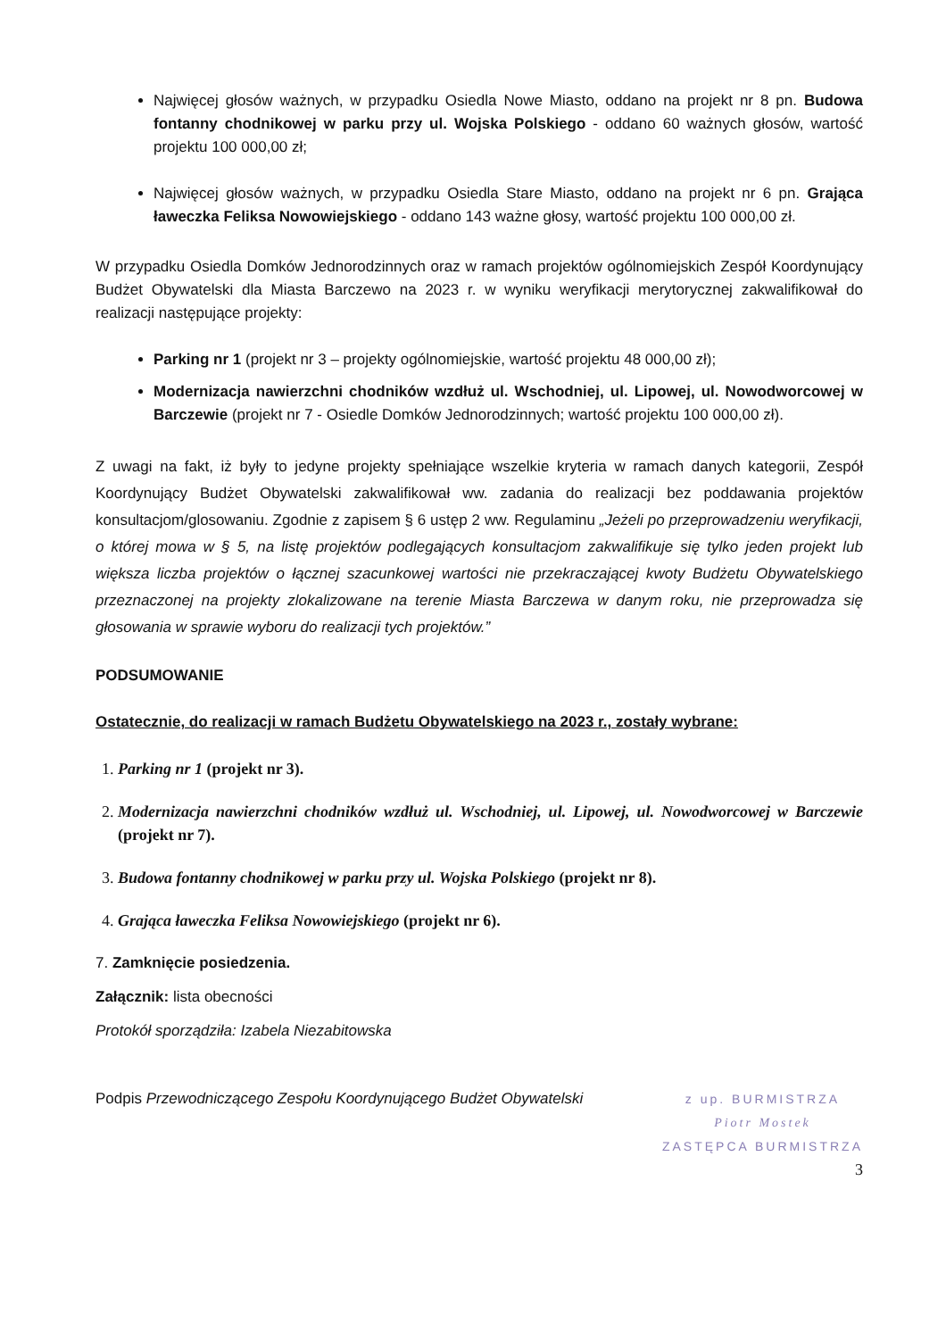Najwięcej głosów ważnych, w przypadku Osiedla Nowe Miasto, oddano na projekt nr 8 pn. Budowa fontanny chodnikowej w parku przy ul. Wojska Polskiego - oddano 60 ważnych głosów, wartość projektu 100 000,00 zł;
Najwięcej głosów ważnych, w przypadku Osiedla Stare Miasto, oddano na projekt nr 6 pn. Grająca ławeczka Feliksa Nowowiejskiego - oddano 143 ważne głosy, wartość projektu 100 000,00 zł.
W przypadku Osiedla Domków Jednorodzinnych oraz w ramach projektów ogólnomiejskich Zespół Koordynujący Budżet Obywatelski dla Miasta Barczewo na 2023 r. w wyniku weryfikacji merytorycznej zakwalifikował do realizacji następujące projekty:
Parking nr 1 (projekt nr 3 – projekty ogólnomiejskie, wartość projektu 48 000,00 zł);
Modernizacja nawierzchni chodników wzdłuż ul. Wschodniej, ul. Lipowej, ul. Nowodworcowej w Barczewie (projekt nr 7 - Osiedle Domków Jednorodzinnych; wartość projektu 100 000,00 zł).
Z uwagi na fakt, iż były to jedyne projekty spełniające wszelkie kryteria w ramach danych kategorii, Zespół Koordynujący Budżet Obywatelski zakwalifikował ww. zadania do realizacji bez poddawania projektów konsultacjom/glosowaniu. Zgodnie z zapisem § 6 ustęp 2 ww. Regulaminu „Jeżeli po przeprowadzeniu weryfikacji, o której mowa w § 5, na listę projektów podlegających konsultacjom zakwalifikuje się tylko jeden projekt lub większa liczba projektów o łącznej szacunkowej wartości nie przekraczającej kwoty Budżetu Obywatelskiego przeznaczonej na projekty zlokalizowane na terenie Miasta Barczewa w danym roku, nie przeprowadza się głosowania w sprawie wyboru do realizacji tych projektów.”
PODSUMOWANIE
Ostatecznie, do realizacji w ramach Budżetu Obywatelskiego na 2023 r., zostały wybrane:
1. Parking nr 1 (projekt nr 3).
2. Modernizacja nawierzchni chodników wzdłuż ul. Wschodniej, ul. Lipowej, ul. Nowodworcowej w Barczewie (projekt nr 7).
3. Budowa fontanny chodnikowej w parku przy ul. Wojska Polskiego (projekt nr 8).
4. Grająca ławeczka Feliksa Nowowiejskiego (projekt nr 6).
7. Zamknięcie posiedzenia.
Załącznik: lista obecności
Protokół sporządziła: Izabela Niezabitowska
Podpis Przewodniczącego Zespołu Koordynującego Budżet Obywatelski
z up. BURMISTRZA
Piotr Mostek
ZASTĘPCA BURMISTRZA
3